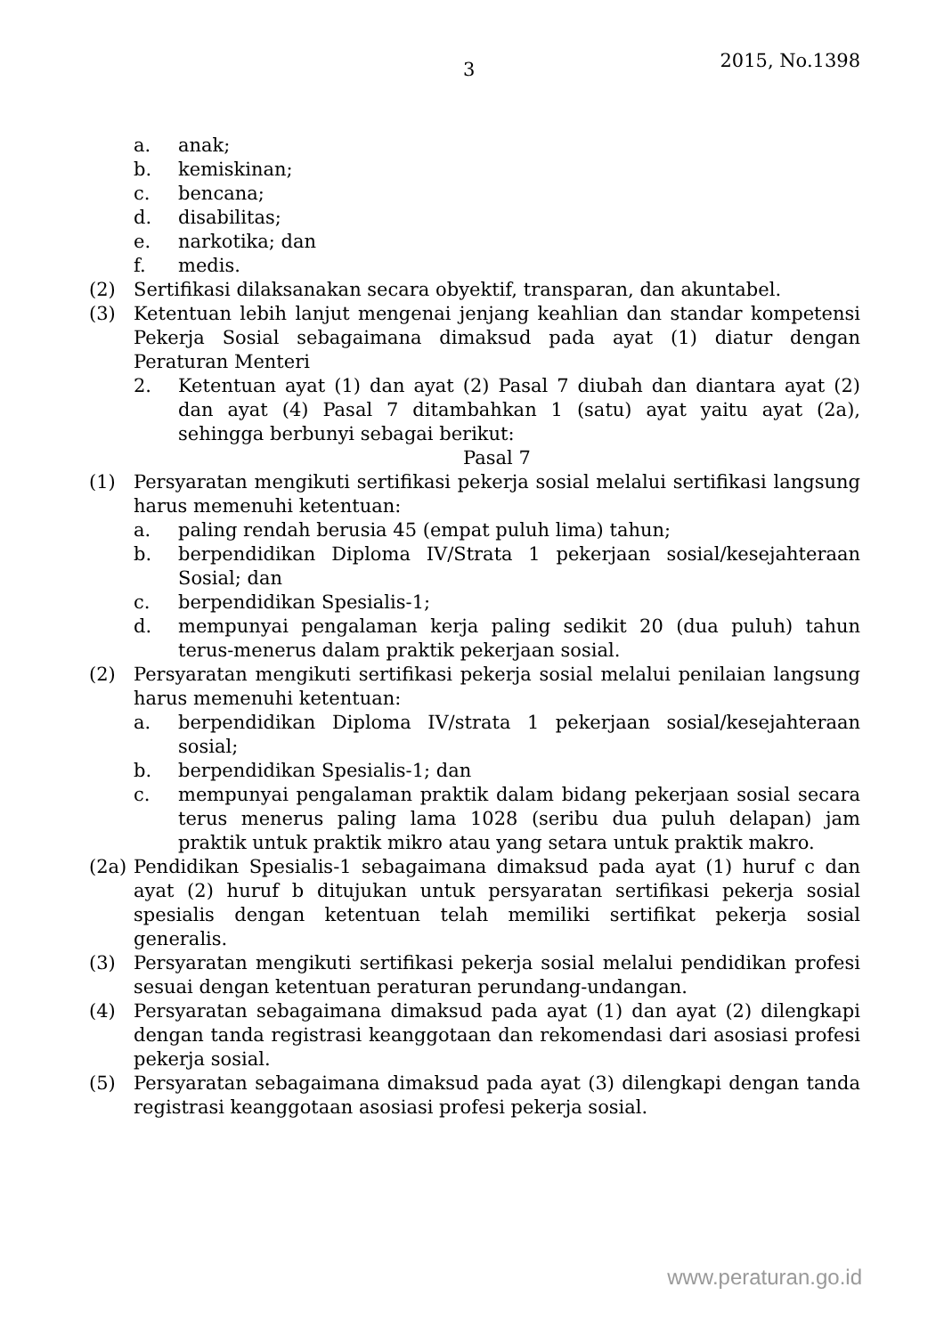3 2015, No.1398
a. anak;
b. kemiskinan;
c. bencana;
d. disabilitas;
e. narkotika; dan
f. medis.
(2) Sertifikasi dilaksanakan secara obyektif, transparan, dan akuntabel.
(3) Ketentuan lebih lanjut mengenai jenjang keahlian dan standar kompetensi Pekerja Sosial sebagaimana dimaksud pada ayat (1) diatur dengan Peraturan Menteri
2. Ketentuan ayat (1) dan ayat (2) Pasal 7 diubah dan diantara ayat (2) dan ayat (4) Pasal 7 ditambahkan 1 (satu) ayat yaitu ayat (2a), sehingga berbunyi sebagai berikut:
Pasal 7
(1) Persyaratan mengikuti sertifikasi pekerja sosial melalui sertifikasi langsung harus memenuhi ketentuan:
a. paling rendah berusia 45 (empat puluh lima) tahun;
b. berpendidikan Diploma IV/Strata 1 pekerjaan sosial/kesejahteraan Sosial; dan
c. berpendidikan Spesialis-1;
d. mempunyai pengalaman kerja paling sedikit 20 (dua puluh) tahun terus-menerus dalam praktik pekerjaan sosial.
(2) Persyaratan mengikuti sertifikasi pekerja sosial melalui penilaian langsung harus memenuhi ketentuan:
a. berpendidikan Diploma IV/strata 1 pekerjaan sosial/kesejahteraan sosial;
b. berpendidikan Spesialis-1; dan
c. mempunyai pengalaman praktik dalam bidang pekerjaan sosial secara terus menerus paling lama 1028 (seribu dua puluh delapan) jam praktik untuk praktik mikro atau yang setara untuk praktik makro.
(2a) Pendidikan Spesialis-1 sebagaimana dimaksud pada ayat (1) huruf c dan ayat (2) huruf b ditujukan untuk persyaratan sertifikasi pekerja sosial spesialis dengan ketentuan telah memiliki sertifikat pekerja sosial generalis.
(3) Persyaratan mengikuti sertifikasi pekerja sosial melalui pendidikan profesi sesuai dengan ketentuan peraturan perundang-undangan.
(4) Persyaratan sebagaimana dimaksud pada ayat (1) dan ayat (2) dilengkapi dengan tanda registrasi keanggotaan dan rekomendasi dari asosiasi profesi pekerja sosial.
(5) Persyaratan sebagaimana dimaksud pada ayat (3) dilengkapi dengan tanda registrasi keanggotaan asosiasi profesi pekerja sosial.
www.peraturan.go.id